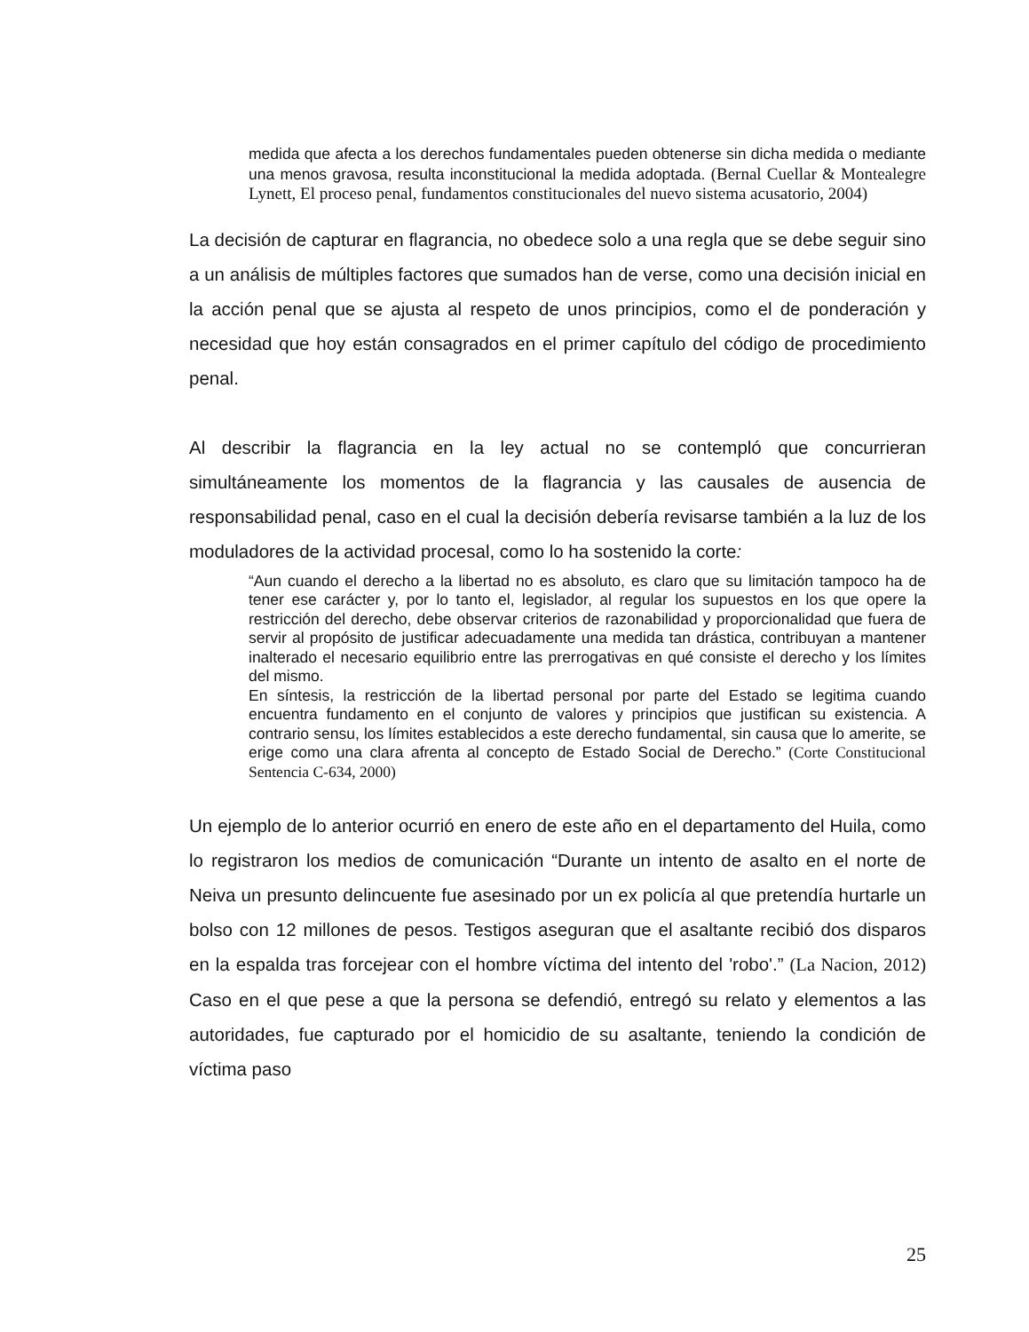medida que afecta a los derechos fundamentales pueden obtenerse sin dicha medida o mediante una menos gravosa, resulta inconstitucional la medida adoptada. (Bernal Cuellar & Montealegre Lynett, El proceso penal, fundamentos constitucionales del nuevo sistema acusatorio, 2004)
La decisión de capturar en flagrancia, no obedece solo a una regla que se debe seguir sino a un análisis de múltiples factores que sumados han de verse, como una decisión inicial en la acción penal que se ajusta al respeto de unos principios, como el de ponderación y necesidad que hoy están consagrados en el primer capítulo del código de procedimiento penal.
Al describir la flagrancia en la ley actual no se contempló que concurrieran simultáneamente los momentos de la flagrancia y las causales de ausencia de responsabilidad penal, caso en el cual la decisión debería revisarse también a la luz de los moduladores de la actividad procesal, como lo ha sostenido la corte:
“Aun cuando el derecho a la libertad no es absoluto, es claro que su limitación tampoco ha de tener ese carácter y, por lo tanto el, legislador, al regular los supuestos en los que opere la restricción del derecho, debe observar criterios de razonabilidad y proporcionalidad que fuera de servir al propósito de justificar adecuadamente una medida tan drástica, contribuyan a mantener inalterado el necesario equilibrio entre las prerrogativas en qué consiste el derecho y los límites del mismo.
En síntesis, la restricción de la libertad personal por parte del Estado se legitima cuando encuentra fundamento en el conjunto de valores y principios que justifican su existencia. A contrario sensu, los límites establecidos a este derecho fundamental, sin causa que lo amerite, se erige como una clara afrenta al concepto de Estado Social de Derecho.” (Corte Constitucional Sentencia C-634, 2000)
Un ejemplo de lo anterior ocurrió en enero de este año en el departamento del Huila, como lo registraron los medios de comunicación “Durante un intento de asalto en el norte de Neiva un presunto delincuente fue asesinado por un ex policía al que pretendía hurtarle un bolso con 12 millones de pesos. Testigos aseguran que el asaltante recibió dos disparos en la espalda tras forcejear con el hombre víctima del intento del 'robo'.” (La Nacion, 2012) Caso en el que pese a que la persona se defendió, entregó su relato y elementos a las autoridades, fue capturado por el homicidio de su asaltante, teniendo la condición de víctima paso
25